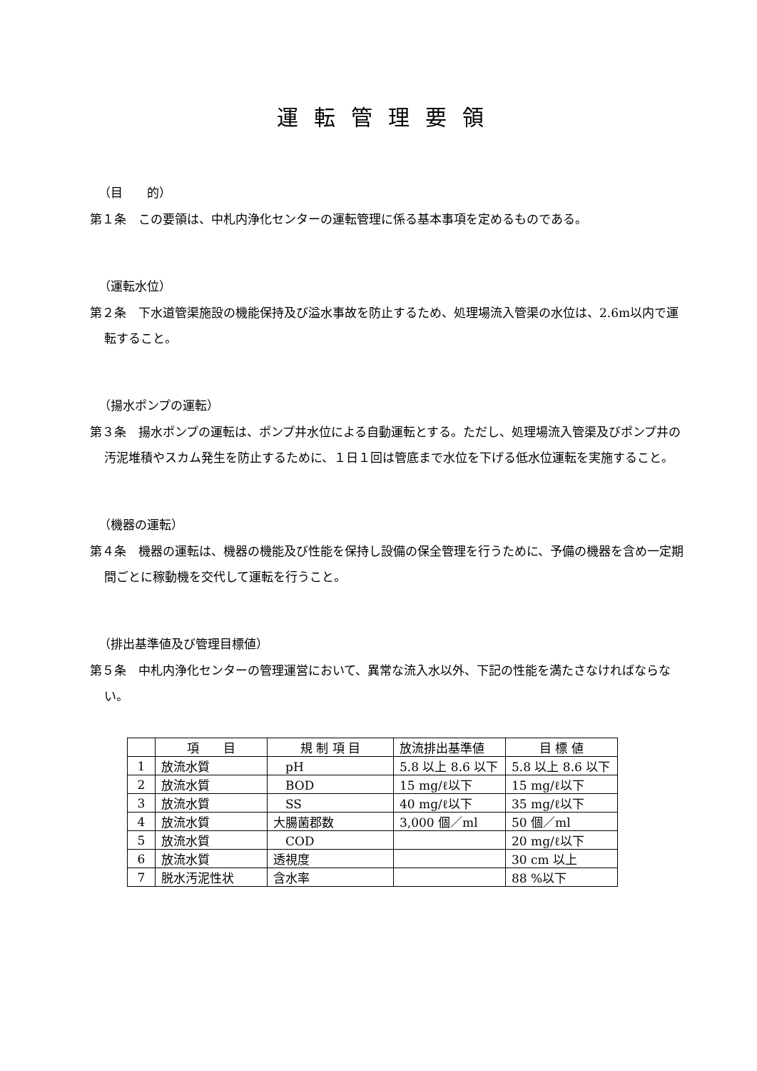運転管理要領
（目　　的）
第１条　この要領は、中札内浄化センターの運転管理に係る基本事項を定めるものである。
（運転水位）
第２条　下水道管渠施設の機能保持及び溢水事故を防止するため、処理場流入管渠の水位は、2.6m以内で運転すること。
（揚水ポンプの運転）
第３条　揚水ポンプの運転は、ポンプ井水位による自動運転とする。ただし、処理場流入管渠及びポンプ井の汚泥堆積やスカム発生を防止するために、１日１回は管底まで水位を下げる低水位運転を実施すること。
（機器の運転）
第４条　機器の運転は、機器の機能及び性能を保持し設備の保全管理を行うために、予備の機器を含め一定期間ごとに稼動機を交代して運転を行うこと。
（排出基準値及び管理目標値）
第５条　中札内浄化センターの管理運営において、異常な流入水以外、下記の性能を満たさなければならない。
| | 項 目 | 規 制 項 目 | 放流排出基準値 | 目 標 値 |
| --- | --- | --- | --- | --- |
| 1 | 放流水質 | pH | 5.8 以上 8.6 以下 | 5.8 以上 8.6 以下 |
| 2 | 放流水質 | BOD | 15 mg/ℓ以下 | 15 mg/ℓ以下 |
| 3 | 放流水質 | SS | 40 mg/ℓ以下 | 35 mg/ℓ以下 |
| 4 | 放流水質 | 大腸菌郡数 | 3,000 個／ml | 50 個／ml |
| 5 | 放流水質 | COD | | 20 mg/ℓ以下 |
| 6 | 放流水質 | 透視度 | | 30 cm 以上 |
| 7 | 脱水汚泥性状 | 含水率 | | 88 %以下 |